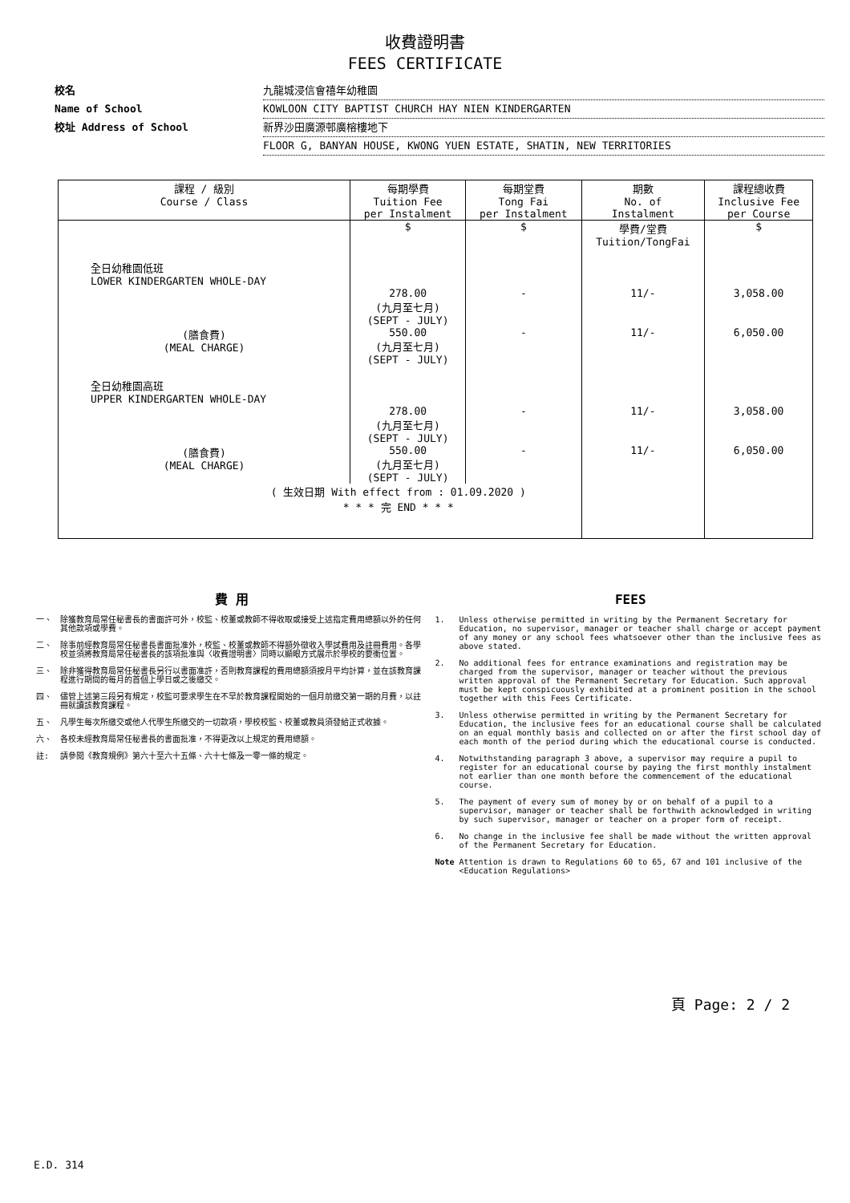收費證明書
FEES CERTIFICATE
校名 九龍城浸信會禧年幼稚園
Name of School KOWLOON CITY BAPTIST CHURCH HAY NIEN KINDERGARTEN
校址 Address of School 新界沙田廣源邨廣榕樓地下
FLOOR G, BANYAN HOUSE, KWONG YUEN ESTATE, SHATIN, NEW TERRITORIES
| 課程 / 級別 Course / Class | 每期學費 Tuition Fee per Instalment | 每期堂費 Tong Fai per Instalment | 期數 No. of Instalment | 課程總收費 Inclusive Fee per Course |
| --- | --- | --- | --- | --- |
| | $ | $ | 學費/堂費 Tuition/TongFai | $ |
| 全日幼稚園低班 LOWER KINDERGARTEN WHOLE-DAY | | | | |
| | 278.00 (九月至七月) (SEPT - JULY) | - | 11/- | 3,058.00 |
| (膳食費) (MEAL CHARGE) | 550.00 (九月至七月) (SEPT - JULY) | - | 11/- | 6,050.00 |
| 全日幼稚園高班 UPPER KINDERGARTEN WHOLE-DAY | | | | |
| | 278.00 (九月至七月) (SEPT - JULY) | - | 11/- | 3,058.00 |
| (膳食費) (MEAL CHARGE) | 550.00 (九月至七月) (SEPT - JULY) | - | 11/- | 6,050.00 |
| ( 生效日期 With effect from : 01.09.2020 ) * * * 完 END * * * | | | | |
費 用
一、 除獲教育局常任秘書長的書面許可外，校監、校董或教師不得收取或接受上述指定費用總額以外的任何其他款項或學費。
二、 除事前經教育局常任秘書長書面批准外，校監、校董或教師不得額外徵收入學試費用及註冊費用。各學校並須將教育局常任秘書長的該項批准與〈收費證明書〉同時以顯眼方式展示於學校的要衝位置。
三、 除非獲得教育局常任秘書長另行以書面准許，否則教育課程的費用總額須按月平均計算，並在該教育課程進行期間的每月的首個上學日或之後繳交。
四、 儘管上述第三段另有規定，校監可要求學生在不早於教育課程開始的一個月前繳交第一期的月費，以註冊就讀該教育課程。
五、 凡學生每次所繳交或他人代學生所繳交的一切款項，學校校監、校董或教員須發給正式收據。
六、 各校未經教育局常任秘書長的書面批准，不得更改以上規定的費用總額。
註: 請參閱《教育規例》第六十至六十五條、六十七條及一零一條的規定。
FEES
1. Unless otherwise permitted in writing by the Permanent Secretary for Education, no supervisor, manager or teacher shall charge or accept payment of any money or any school fees whatsoever other than the inclusive fees as above stated.
2. No additional fees for entrance examinations and registration may be charged from the supervisor, manager or teacher without the previous written approval of the Permanent Secretary for Education. Such approval must be kept conspicuously exhibited at a prominent position in the school together with this Fees Certificate.
3. Unless otherwise permitted in writing by the Permanent Secretary for Education, the inclusive fees for an educational course shall be calculated on an equal monthly basis and collected on or after the first school day of each month of the period during which the educational course is conducted.
4. Notwithstanding paragraph 3 above, a supervisor may require a pupil to register for an educational course by paying the first monthly instalment not earlier than one month before the commencement of the educational course.
5. The payment of every sum of money by or on behalf of a pupil to a supervisor, manager or teacher shall be forthwith acknowledged in writing by such supervisor, manager or teacher on a proper form of receipt.
6. No change in the inclusive fee shall be made without the written approval of the Permanent Secretary for Education.
Note Attention is drawn to Regulations 60 to 65, 67 and 101 inclusive of the <Education Regulations>
頁 Page: 2 / 2
E.D. 314